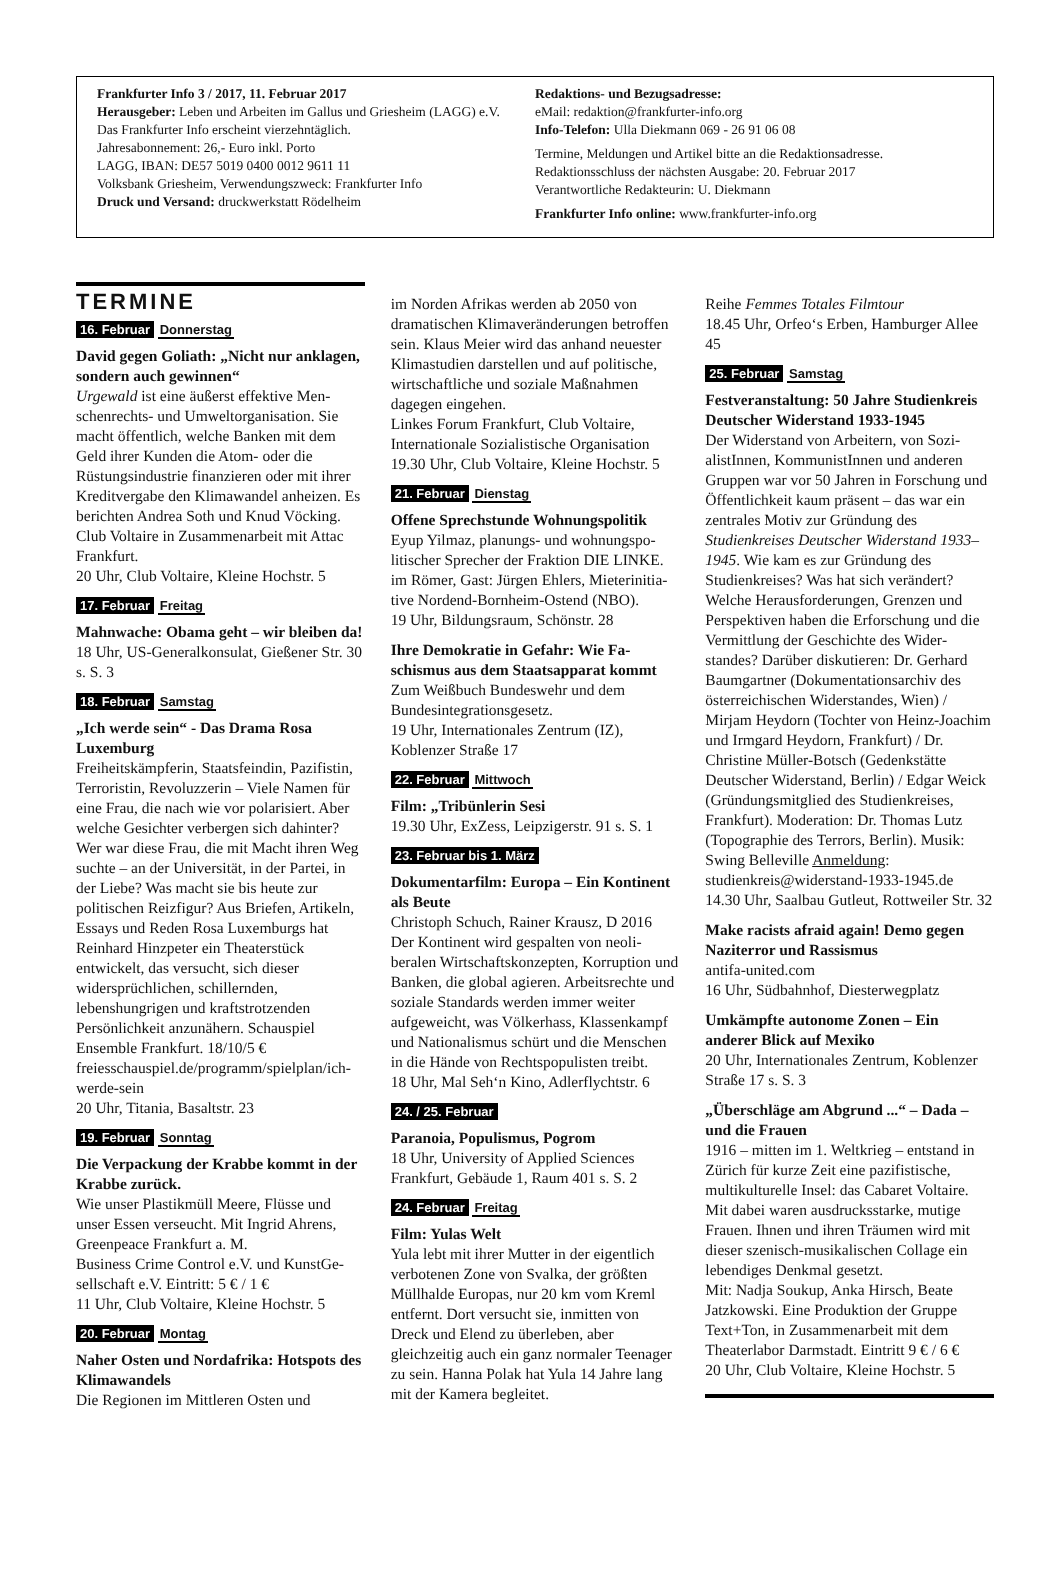Frankfurter Info 3 / 2017, 11. Februar 2017
Herausgeber: Leben und Arbeiten im Gallus und Griesheim (LAGG) e.V.
Das Frankfurter Info erscheint vierzehntäglich.
Jahresabonnement: 26,- Euro inkl. Porto
LAGG, IBAN: DE57 5019 0400 0012 9611 11
Volksbank Griesheim, Verwendungszweck: Frankfurter Info
Druck und Versand: druckwerkstatt Rödelheim
Redaktions- und Bezugsadresse:
eMail: redaktion@frankfurter-info.org
Info-Telefon: Ulla Diekmann 069 - 26 91 06 08
Termine, Meldungen und Artikel bitte an die Redaktionsadresse.
Redaktionsschluss der nächsten Ausgabe: 20. Februar 2017
Verantwortliche Redakteurin: U. Diekmann
Frankfurter Info online: www.frankfurter-info.org
TERMINE
16. Februar Donnerstag
David gegen Goliath: „Nicht nur ankla­gen, sondern auch gewinnen“Urgewald ist eine äußerst effektive Men­schenrechts- und Umweltorganisation. Sie macht öffentlich, welche Banken mit dem Geld ihrer Kunden die Atom- oder die Rüstungsindustrie finanzieren oder mit ihrer Kreditvergabe den Klimawandel anheizen. Es berichten Andrea Soth und Knud Vöcking. Club Voltaire in Zusam­menarbeit mit Attac Frankfurt.
20 Uhr, Club Voltaire, Kleine Hochstr. 5
17. Februar Freitag
Mahnwache: Obama geht – wir bleiben da!
18 Uhr, US-Generalkonsulat, Gießener Str. 30 s. S. 3
18. Februar Samstag
„Ich werde sein“ - Das Drama Rosa Luxemburg
Freiheitskämpferin, Staatsfeindin, Pazi­fistin, Terroristin, Revoluzzerin – Viele Namen für eine Frau, die nach wie vor po­larisiert. Aber welche Gesichter verbergen sich dahinter? Wer war diese Frau, die mit Macht ihren Weg suchte – an der Universi­tät, in der Partei, in der Liebe? Was macht sie bis heute zur politischen Reizfigur? Aus Briefen, Artikeln, Essays und Reden Rosa Luxemburgs hat Reinhard Hinzpeter ein Theaterstück entwickelt, das versucht, sich dieser widersprüchlichen, schillern­den, lebenshungrigen und kraftstrotzenden Persönlichkeit anzunähern. Schauspiel Ensemble Frankfurt. 18/10/5 €
freiesschauspiel.de/programm/spielplan/ich-werde-sein
20 Uhr, Titania, Basaltstr. 23
19. Februar Sonntag
Die Verpackung der Krabbe kommt in der Krabbe zurück.
Wie unser Plastikmüll Meere, Flüsse und unser Essen verseucht. Mit Ingrid Ahrens, Greenpeace Frankfurt a. M.
Business Crime Control e.V. und KunstGe­sellschaft e.V. Eintritt: 5 € / 1 €
11 Uhr, Club Voltaire, Kleine Hochstr. 5
20. Februar Montag
Naher Osten und Nordafrika: Hotspots des Klimawandels
Die Regionen im Mittleren Osten und
im Norden Afrikas werden ab 2050 von dramatischen Klimaveränderungen be­troffen sein. Klaus Meier wird das anhand neuester Klimastudien darstellen und auf politische, wirtschaftliche und soziale Maßnahmen dagegen eingehen.
Linkes Forum Frankfurt, Club Voltaire, Internationale Sozialistische Organisation
19.30 Uhr, Club Voltaire, Kleine Hochstr. 5
21. Februar Dienstag
Offene Sprechstunde Wohnungspolitik
Eyup Yilmaz, planungs- und wohnungspo­litischer Sprecher der Fraktion DIE LINKE. im Römer, Gast: Jürgen Ehlers, Mieterinitia­tive Nordend-Bornheim-Ostend (NBO).
19 Uhr, Bildungsraum, Schönstr. 28
Ihre Demokratie in Gefahr: Wie Fa­schismus aus dem Staatsapparat kommt
Zum Weißbuch Bundeswehr und dem Bundesintegrationsgesetz.
19 Uhr, Internationales Zentrum (IZ), Koblenzer Straße 17
22. Februar Mittwoch
Film: „Tribünlerin Sesi
19.30 Uhr, ExZess, Leipzigerstr. 91 s. S. 1
23. Februar bis 1. März
Dokumentarfilm: Europa – Ein Konti­nent als Beute
Christoph Schuch, Rainer Krausz, D 2016
Der Kontinent wird gespalten von neoli­beralen Wirtschaftskonzepten, Korruption und Banken, die global agieren. Arbeits­rechte und soziale Standards werden immer weiter aufgeweicht, was Völker­hass, Klassenkampf und Nationalismus schürt und die Menschen in die Hände von Rechtspopulisten treibt.
18 Uhr, Mal Seh‘n Kino, Adlerflychtstr. 6
24. / 25. Februar
Paranoia, Populismus, Pogrom
18 Uhr, University of Applied Sciences Frankfurt, Gebäude 1, Raum 401 s. S. 2
24. Februar Freitag
Film: Yulas Welt
Yula lebt mit ihrer Mutter in der eigentlich verbotenen Zone von Svalka, der größ­ten Müllhalde Europas, nur 20 km vom Kreml entfernt. Dort versucht sie, inmitten von Dreck und Elend zu überleben, aber gleichzeitig auch ein ganz normaler Teena­ger zu sein. Hanna Polak hat Yula 14 Jahre lang mit der Kamera begleitet.
Reihe Femmes Totales Filmtour
18.45 Uhr, Orfeo‘s Erben, Hamburger Allee 45
25. Februar Samstag
Festveranstaltung: 50 Jahre Studien­kreis Deutscher Widerstand 1933-1945
Der Widerstand von Arbeitern, von Sozi­alistInnen, KommunistInnen und anderen Gruppen war vor 50 Jahren in Forschung und Öffentlichkeit kaum präsent – das war ein zentrales Motiv zur Gründung des Studienkreises Deutscher Widerstand 1933–1945. Wie kam es zur Gründung des Studienkreises? Was hat sich verändert? Welche Herausforderungen, Grenzen und Perspektiven haben die Erforschung und die Vermittlung der Geschichte des Wider­standes? Darüber diskutieren: Dr. Gerhard Baumgartner (Dokumentationsarchiv des österreichischen Widerstandes, Wien) / Mirjam Heydorn (Tochter von Heinz-Joa­chim und Irmgard Heydorn, Frankfurt) / Dr. Christine Müller-Botsch (Gedenkstätte Deutscher Widerstand, Berlin) / Edgar Weick (Gründungsmitglied des Studienkrei­ses, Frankfurt). Moderation: Dr. Thomas Lutz (Topographie des Terrors, Berlin). Musik: Swing Belleville Anmeldung: studienkreis@widerstand-1933-1945.de
14.30 Uhr, Saalbau Gutleut, Rottweiler Str. 32
Make racists afraid again! Demo gegen Naziterror und Rassismus
antifa-united.com
16 Uhr, Südbahnhof, Diesterwegplatz
Umkämpfte autonome Zonen – Ein anderer Blick auf Mexiko
20 Uhr, Internationales Zentrum, Koblen­zer Straße 17 s. S. 3
„Überschläge am Abgrund ...“ – Dada – und die Frauen
1916 – mitten im 1. Weltkrieg – entstand in Zürich für kurze Zeit eine pazifistische, multikulturelle Insel: das Cabaret Voltaire. Mit dabei waren ausdrucksstarke, mutige Frauen. Ihnen und ihren Träumen wird mit dieser szenisch-musikalischen Collage ein lebendiges Denkmal gesetzt.
Mit: Nadja Soukup, Anka Hirsch, Beate Jatzkowski. Eine Produktion der Gruppe Text+Ton, in Zusammenarbeit mit dem Theaterlabor Darmstadt. Eintritt 9 € / 6 €
20 Uhr, Club Voltaire, Kleine Hochstr. 5